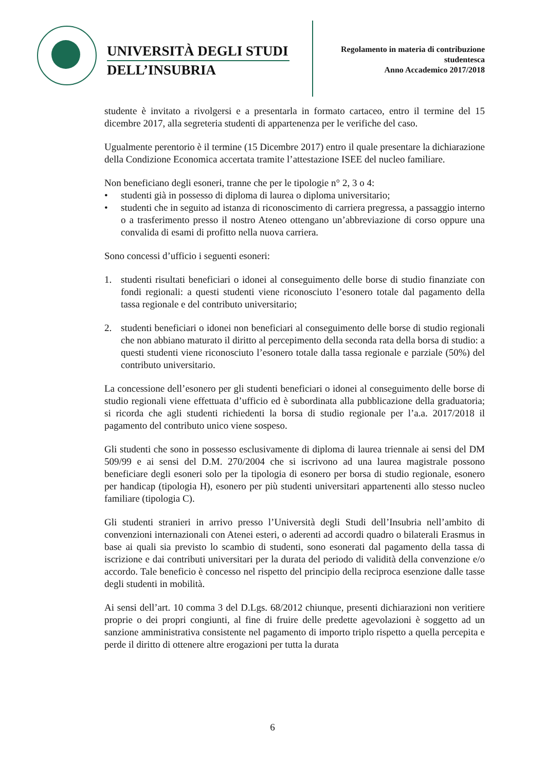UNIVERSITÀ DEGLI STUDI
DELL’INSUBRIA
Regolamento in materia di contribuzione
studentesca
Anno Accademico 2017/2018
studente è invitato a rivolgersi e a presentarla in formato cartaceo, entro il termine del 15 dicembre 2017, alla segreteria studenti di appartenenza per le verifiche del caso.
Ugualmente perentorio è il termine (15 Dicembre 2017) entro il quale presentare la dichiarazione della Condizione Economica accertata tramite l’attestazione ISEE del nucleo familiare.
Non beneficiano degli esoneri, tranne che per le tipologie n° 2, 3 o 4:
• studenti già in possesso di diploma di laurea o diploma universitario;
• studenti che in seguito ad istanza di riconoscimento di carriera pregressa, a passaggio interno o a trasferimento presso il nostro Ateneo ottengano un’abbreviazione di corso oppure una convalida di esami di profitto nella nuova carriera.
Sono concessi d’ufficio i seguenti esoneri:
1. studenti risultati beneficiari o idonei al conseguimento delle borse di studio finanziate con fondi regionali: a questi studenti viene riconosciuto l’esonero totale dal pagamento della tassa regionale e del contributo universitario;
2. studenti beneficiari o idonei non beneficiari al conseguimento delle borse di studio regionali che non abbiano maturato il diritto al percepimento della seconda rata della borsa di studio: a questi studenti viene riconosciuto l’esonero totale dalla tassa regionale e parziale (50%) del contributo universitario.
La concessione dell’esonero per gli studenti beneficiari o idonei al conseguimento delle borse di studio regionali viene effettuata d’ufficio ed è subordinata alla pubblicazione della graduatoria; si ricorda che agli studenti richiedenti la borsa di studio regionale per l’a.a. 2017/2018 il pagamento del contributo unico viene sospeso.
Gli studenti che sono in possesso esclusivamente di diploma di laurea triennale ai sensi del DM 509/99 e ai sensi del D.M. 270/2004 che si iscrivono ad una laurea magistrale possono beneficiare degli esoneri solo per la tipologia di esonero per borsa di studio regionale, esonero per handicap (tipologia H), esonero per più studenti universitari appartenenti allo stesso nucleo familiare (tipologia C).
Gli studenti stranieri in arrivo presso l’Università degli Studi dell’Insubria nell’ambito di convenzioni internazionali con Atenei esteri, o aderenti ad accordi quadro o bilaterali Erasmus in base ai quali sia previsto lo scambio di studenti, sono esonerati dal pagamento della tassa di iscrizione e dai contributi universitari per la durata del periodo di validità della convenzione e/o accordo. Tale beneficio è concesso nel rispetto del principio della reciproca esenzione dalle tasse degli studenti in mobilità.
Ai sensi dell’art. 10 comma 3 del D.Lgs. 68/2012 chiunque, presenti dichiarazioni non veritiere proprie o dei propri congiunti, al fine di fruire delle predette agevolazioni è soggetto ad un sanzione amministrativa consistente nel pagamento di importo triplo rispetto a quella percepita e perde il diritto di ottenere altre erogazioni per tutta la durata
6